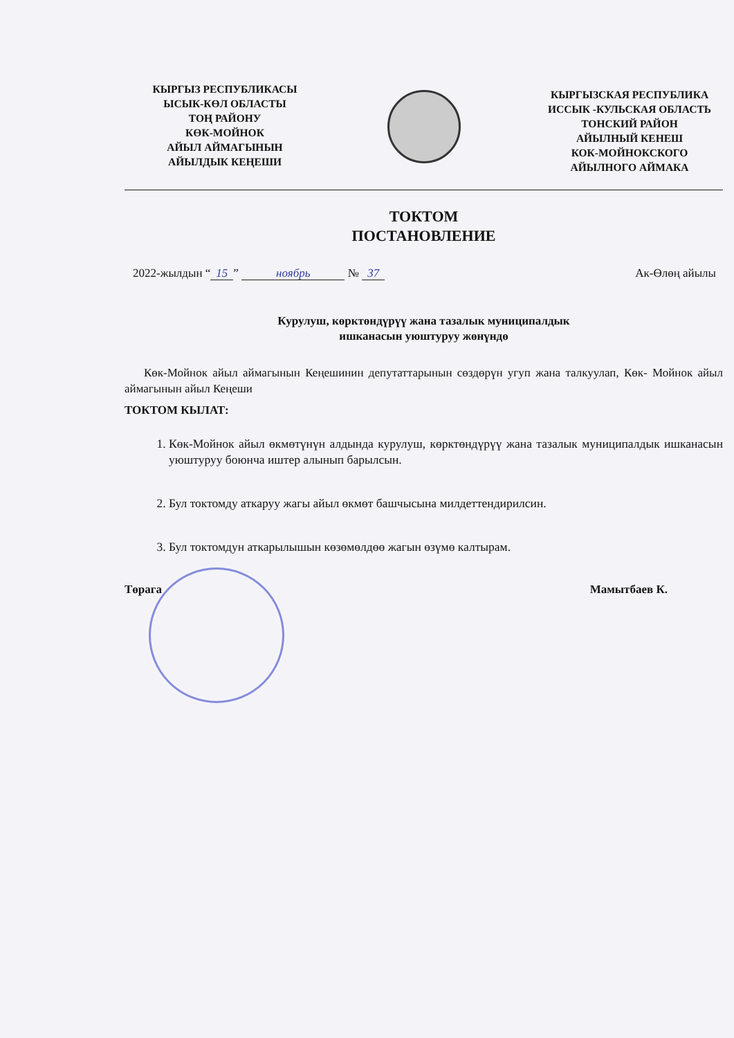КЫРГЫЗ РЕСПУБЛИКАСЫ
ЫСЫК-КӨЛ ОБЛАСТЫ
ТОҢ РАЙОНУ
КӨК-МОЙНОК
АЙЫЛ АЙМАГЫНЫН
АЙЫЛДЫК КЕҢЕШИ
КЫРГЫЗСКАЯ РЕСПУБЛИКА
ИССЫК -КУЛЬСКАЯ ОБЛАСТЬ
ТОНСКИЙ РАЙОН
АЙЫЛНЫЙ КЕНЕШ
КОК-МОЙНОКСКОГО
АЙЫЛНОГО АЙМАКА
ТОКТОМ
ПОСТАНОВЛЕНИЕ
2022-жылдын “15” ноябрь № 37 Ак-Өлөң айылы
Курулуш, көрктөндүрүү жана тазалык муниципалдык
ишканасын уюштуруу жөнүндө
Көк-Мойнок айыл аймагынын Кеңешинин депутаттарынын сөздөрүн угуп жана талкуулап, Көк- Мойнок айыл аймагынын айыл Кеңеши
ТОКТОМ КЫЛАТ:
1. Көк-Мойнок айыл өкмөтүнүн алдында курулуш, көрктөндүрүү жана тазалык муниципалдык ишканасын уюштуруу боюнча иштер алынып барылсын.
2. Бул токтомду аткаруу жагы айыл өкмөт башчысына милдеттендирилсин.
3. Бул токтомдун аткарылышын көзөмөлдөө жагын өзүмө калтырам.
Төрага Мамытбаев К.